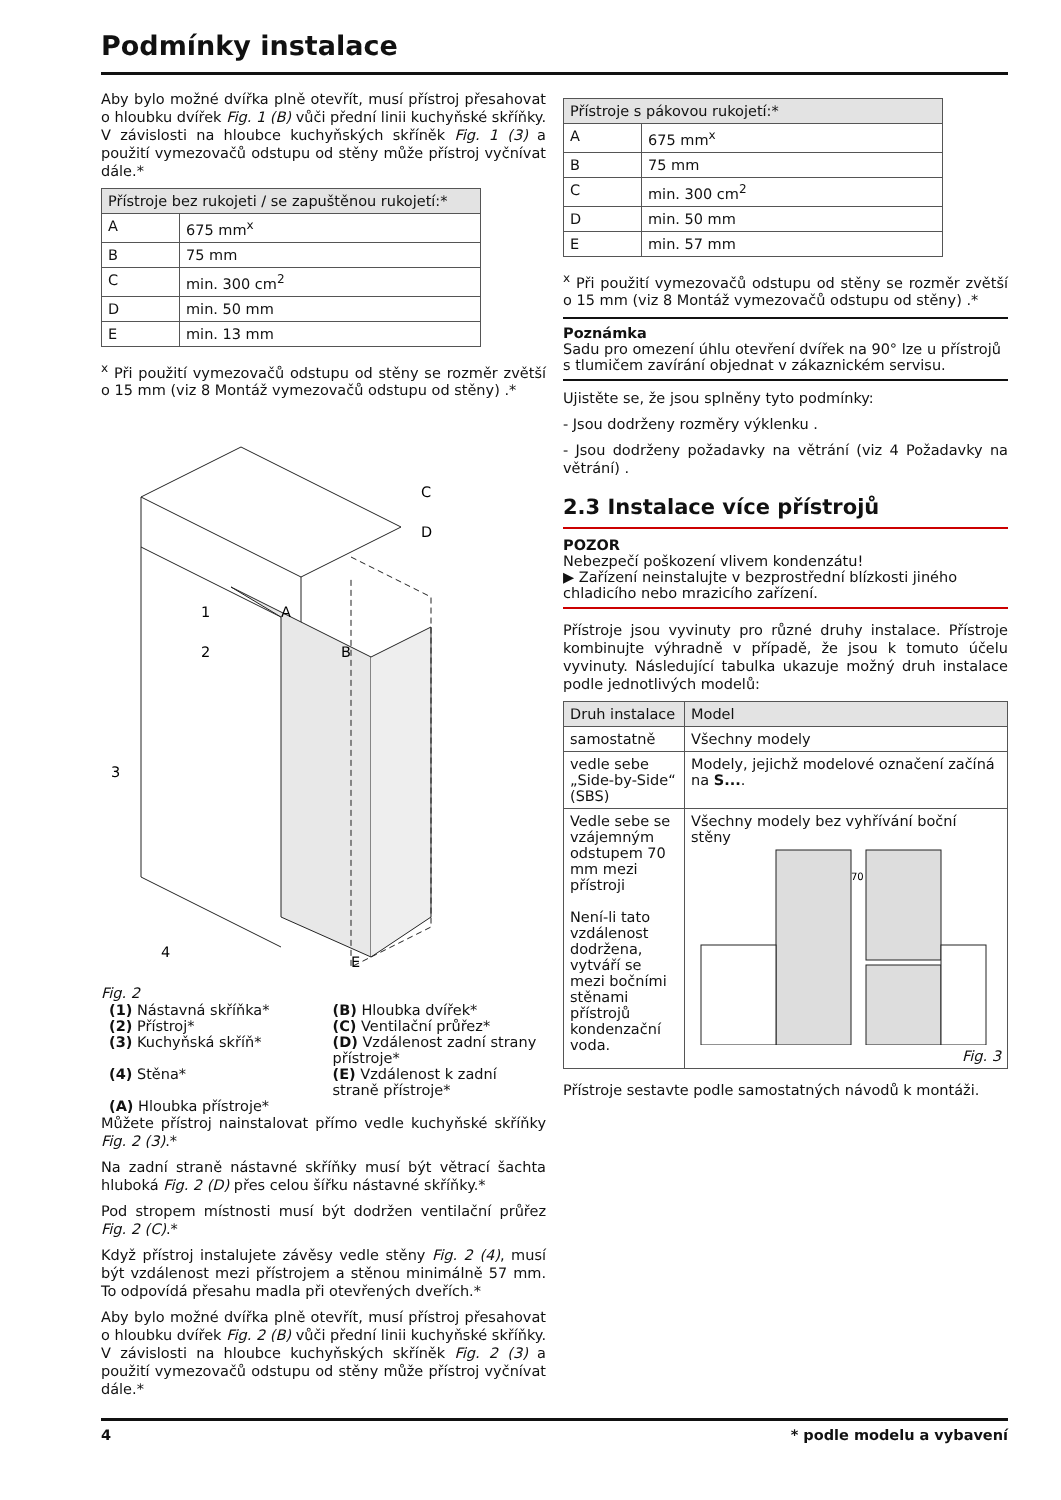Podmínky instalace
Aby bylo možné dvířka plně otevřít, musí přístroj přesahovat o hloubku dvířek Fig. 1 (B) vůči přední linii kuchyňské skříňky. V závislosti na hloubce kuchyňských skříněk Fig. 1 (3) a použití vymezovačů odstupu od stěny může přístroj vyčnívat dále.*
| Přístroje bez rukojeti / se zapuštěnou rukojetí:* | |
| --- | --- |
| A | 675 mm<sup>x</sup> |
| B | 75 mm |
| C | min. 300 cm<sup>2</sup> |
| D | min. 50 mm |
| E | min. 13 mm |
<sup>x</sup> Při použití vymezovačů odstupu od stěny se rozměr zvětší o 15 mm (viz 8 Montáž vymezovačů odstupu od stěny) .*
1
2
3
4
A
B
C
D
E
Fig. 2
(1) Nástavná skříňka*
(B) Hloubka dvířek*
(2) Přístroj*
(C) Ventilační průřez*
(3) Kuchyňská skříň*
(D) Vzdálenost zadní strany přístroje*
(4) Stěna*
(E) Vzdálenost k zadní straně přístroje*
(A) Hloubka přístroje*
Můžete přístroj nainstalovat přímo vedle kuchyňské skříňky Fig. 2 (3).*
Na zadní straně nástavné skříňky musí být větrací šachta hluboká Fig. 2 (D) přes celou šířku nástavné skříňky.*
Pod stropem místnosti musí být dodržen ventilační průřez Fig. 2 (C).*
Když přístroj instalujete závěsy vedle stěny Fig. 2 (4), musí být vzdálenost mezi přístrojem a stěnou minimálně 57 mm. To odpovídá přesahu madla při otevřených dveřích.*
Aby bylo možné dvířka plně otevřít, musí přístroj přesahovat o hloubku dvířek Fig. 2 (B) vůči přední linii kuchyňské skříňky. V závislosti na hloubce kuchyňských skříněk Fig. 2 (3) a použití vymezovačů odstupu od stěny může přístroj vyčnívat dále.*
| Přístroje s pákovou rukojetí:* | |
| --- | --- |
| A | 675 mm<sup>x</sup> |
| B | 75 mm |
| C | min. 300 cm<sup>2</sup> |
| D | min. 50 mm |
| E | min. 57 mm |
<sup>x</sup> Při použití vymezovačů odstupu od stěny se rozměr zvětší o 15 mm (viz 8 Montáž vymezovačů odstupu od stěny) .*
Poznámka
Sadu pro omezení úhlu otevření dvířek na 90° lze u přístrojů s tlumičem zavírání objednat v zákaznickém servisu.
Ujistěte se, že jsou splněny tyto podmínky:
- Jsou dodrženy rozměry výklenku .
- Jsou dodrženy požadavky na větrání (viz 4 Požadavky na větrání) .
2.3 Instalace více přístrojů
POZOR
Nebezpečí poškození vlivem kondenzátu!
▶ Zařízení neinstalujte v bezprostřední blízkosti jiného chladicího nebo mrazicího zařízení.
Přístroje jsou vyvinuty pro různé druhy instalace. Přístroje kombinujte výhradně v případě, že jsou k tomuto účelu vyvinuty. Následující tabulka ukazuje možný druh instalace podle jednotlivých modelů:
| Druh instalace | Model |
| --- | --- |
| samostatně | Všechny modely |
| vedle sebe „Side-by-Side“ (SBS) | Modely, jejichž modelové označení začíná na S... . |
| Vedle sebe se vzájemným odstupem 70 mm mezi přístroji Není-li tato vzdálenost dodržena, vytváří se mezi bočními stěnami přístrojů kondenzační voda. | Všechny modely bez vyhřívání boční stěny 70 Fig. 3 |
Přístroje sestavte podle samostatných návodů k montáži.
4 * podle modelu a vybavení